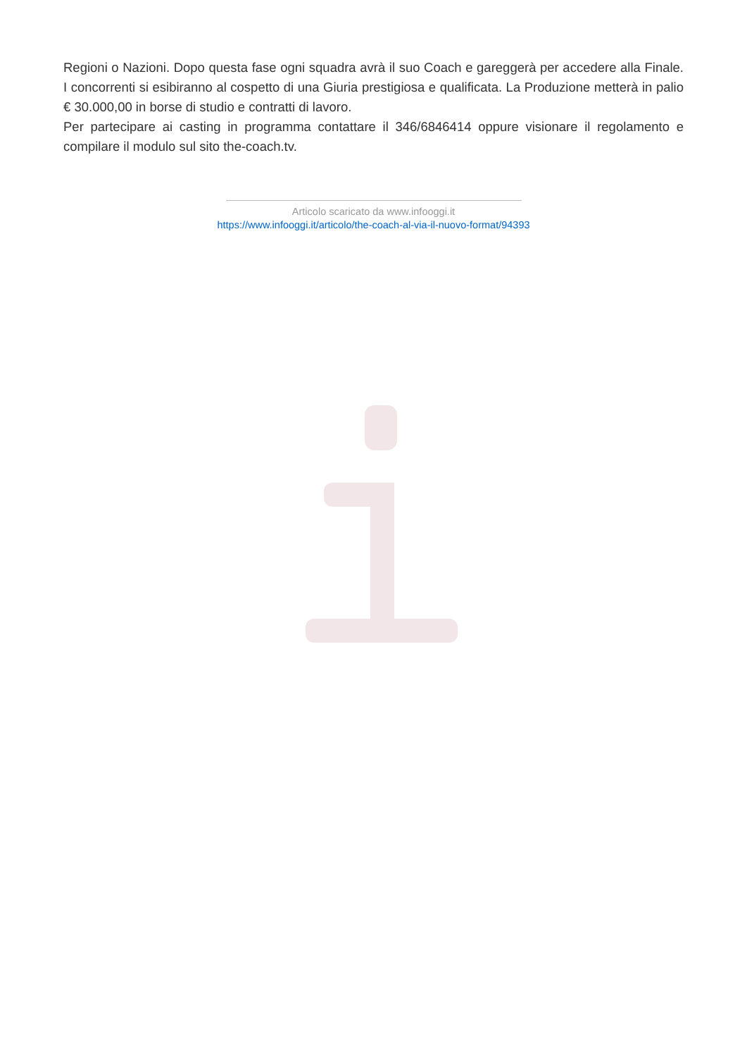Regioni o Nazioni. Dopo questa fase ogni squadra avrà il suo Coach e gareggerà per accedere alla Finale. I concorrenti si esibiranno al cospetto di una Giuria prestigiosa e qualificata. La Produzione metterà in palio € 30.000,00 in borse di studio e contratti di lavoro.
Per partecipare ai casting in programma contattare il 346/6846414 oppure visionare il regolamento e compilare il modulo sul sito the-coach.tv.
Articolo scaricato da www.infooggi.it
https://www.infooggi.it/articolo/the-coach-al-via-il-nuovo-format/94393